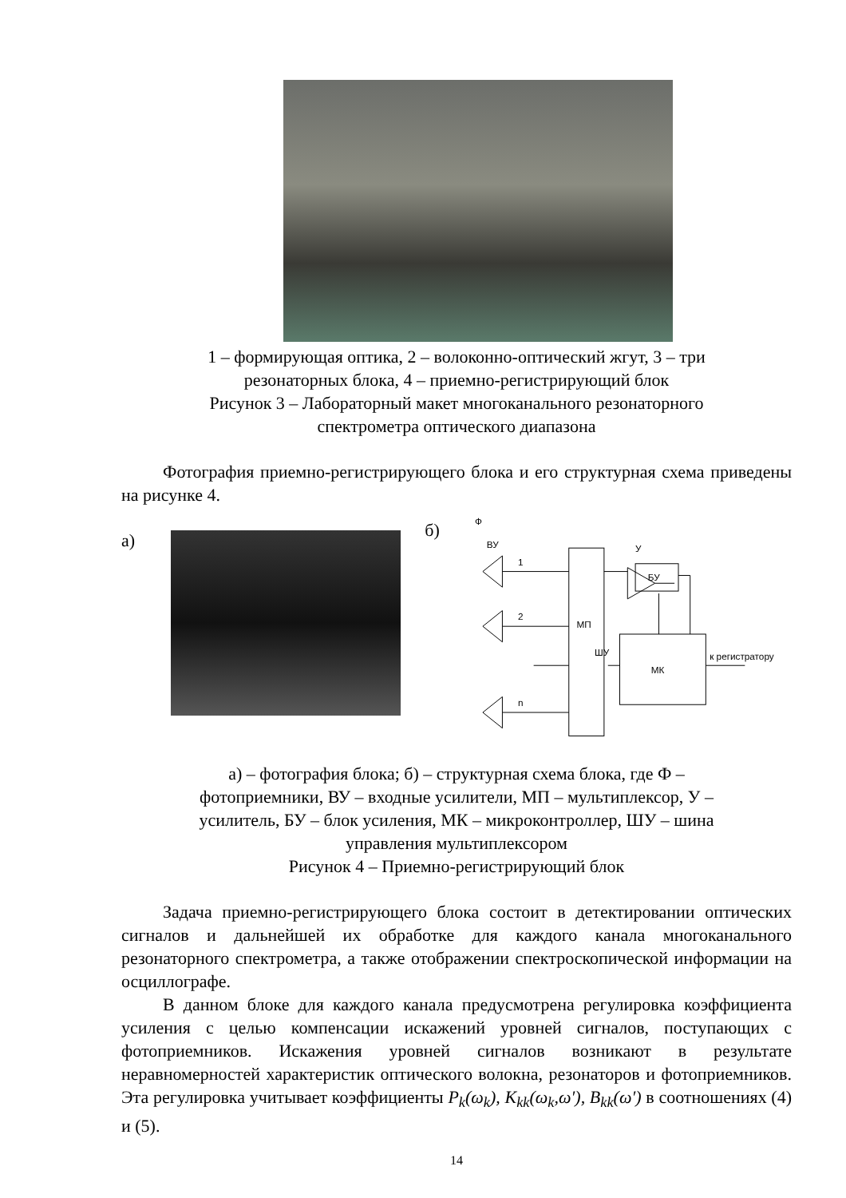1 – формирующая оптика, 2 – волоконно-оптический жгут, 3 – три
резонаторных блока, 4 – приемно-регистрирующий блок
Рисунок 3 – Лабораторный макет многоканального резонаторного
спектрометра оптического диапазона
Фотография приемно-регистрирующего блока и его структурная схема приведены на рисунке 4.
а)
б)
Ф
ВУ
У
БУ
МП
МК
ШУ
к регистратору
1
2
n
а) – фотография блока; б) – структурная схема блока, где Ф –
фотоприемники, ВУ – входные усилители, МП – мультиплексор, У –
усилитель, БУ – блок усиления, МК – микроконтроллер, ШУ – шина
управления мультиплексором
Рисунок 4 – Приемно-регистрирующий блок
Задача приемно-регистрирующего блока состоит в детектировании оптических сигналов и дальнейшей их обработке для каждого канала многоканального резонаторного спектрометра, а также отображении спектроскопической информации на осциллографе.
В данном блоке для каждого канала предусмотрена регулировка коэффициента усиления с целью компенсации искажений уровней сигналов, поступающих с фотоприемников. Искажения уровней сигналов возникают в результате неравномерностей характеристик оптического волокна, резонаторов и фотоприемников. Эта регулировка учитывает коэффициенты P<sub>k</sub>(ω<sub>k</sub>), K<sub>kk</sub>(ω<sub>k</sub>,ω′), B<sub>kk</sub>(ω′) в соотношениях (4) и (5).
14